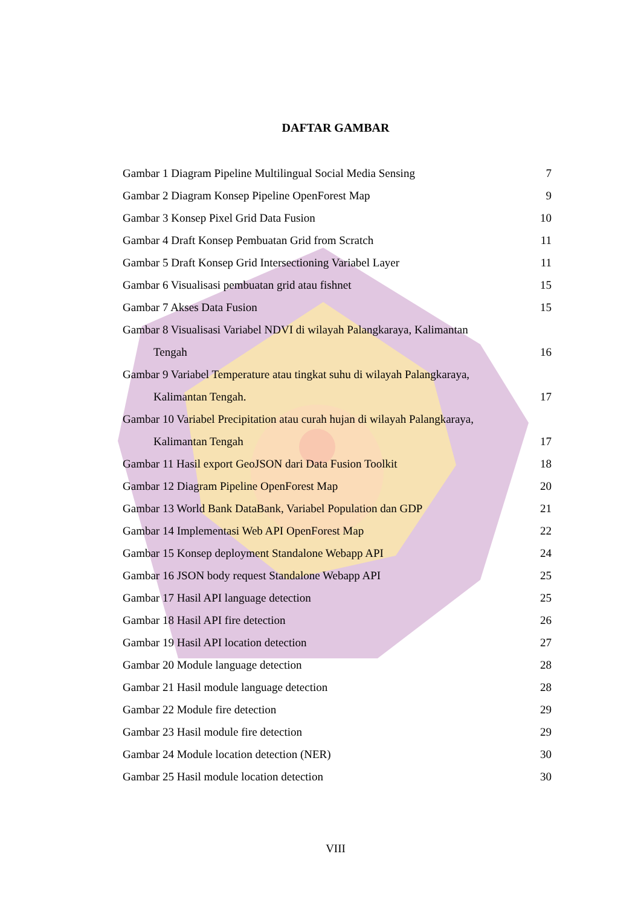DAFTAR GAMBAR
Gambar 1 Diagram Pipeline Multilingual Social Media Sensing 7
Gambar 2 Diagram Konsep Pipeline OpenForest Map 9
Gambar 3 Konsep Pixel Grid Data Fusion 10
Gambar 4 Draft Konsep Pembuatan Grid from Scratch 11
Gambar 5 Draft Konsep Grid Intersectioning Variabel Layer 11
Gambar 6 Visualisasi pembuatan grid atau fishnet 15
Gambar 7 Akses Data Fusion 15
Gambar 8 Visualisasi Variabel NDVI di wilayah Palangkaraya, Kalimantan
Tengah 16
Gambar 9 Variabel Temperature atau tingkat suhu di wilayah Palangkaraya,
Kalimantan Tengah. 17
Gambar 10 Variabel Precipitation atau curah hujan di wilayah Palangkaraya,
Kalimantan Tengah 17
Gambar 11 Hasil export GeoJSON dari Data Fusion Toolkit 18
Gambar 12 Diagram Pipeline OpenForest Map 20
Gambar 13 World Bank DataBank, Variabel Population dan GDP 21
Gambar 14 Implementasi Web API OpenForest Map 22
Gambar 15 Konsep deployment Standalone Webapp API 24
Gambar 16 JSON body request Standalone Webapp API 25
Gambar 17 Hasil API language detection 25
Gambar 18 Hasil API fire detection 26
Gambar 19 Hasil API location detection 27
Gambar 20 Module language detection 28
Gambar 21 Hasil module language detection 28
Gambar 22 Module fire detection 29
Gambar 23 Hasil module fire detection 29
Gambar 24 Module location detection (NER) 30
Gambar 25 Hasil module location detection 30
VIII